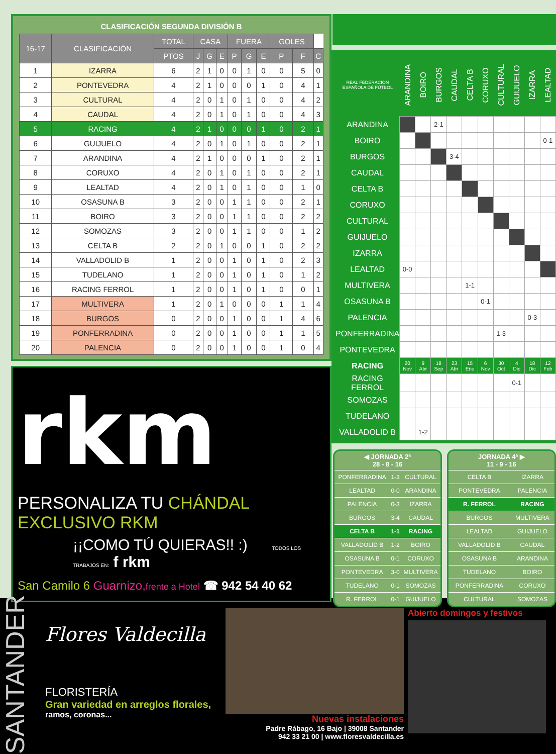CLASIFICACIÓN SEGUNDA DIVISIÓN B
| 16-17 | CLASIFICACIÓN | TOTAL | CASA | | | FUERA | | | GOLES | | |
| --- | --- | --- | --- | --- | --- | --- | --- | --- | --- | --- | --- |
| | | PTOS | J | G | E | P | G | E | P | F | C |
| 1 | IZARRA | 6 | 2 | 1 | 0 | 0 | 1 | 0 | 0 | 5 | 0 |
| 2 | PONTEVEDRA | 4 | 2 | 1 | 0 | 0 | 0 | 1 | 0 | 4 | 1 |
| 3 | CULTURAL | 4 | 2 | 0 | 1 | 0 | 1 | 0 | 0 | 4 | 2 |
| 4 | CAUDAL | 4 | 2 | 0 | 1 | 0 | 1 | 0 | 0 | 4 | 3 |
| 5 | RACING | 4 | 2 | 1 | 0 | 0 | 0 | 1 | 0 | 2 | 1 |
| 6 | GUIJUELO | 4 | 2 | 0 | 1 | 0 | 1 | 0 | 0 | 2 | 1 |
| 7 | ARANDINA | 4 | 2 | 1 | 0 | 0 | 0 | 1 | 0 | 2 | 1 |
| 8 | CORUXO | 4 | 2 | 0 | 1 | 0 | 1 | 0 | 0 | 2 | 1 |
| 9 | LEALTAD | 4 | 2 | 0 | 1 | 0 | 1 | 0 | 0 | 1 | 0 |
| 10 | OSASUNA B | 3 | 2 | 0 | 0 | 1 | 1 | 0 | 0 | 2 | 1 |
| 11 | BOIRO | 3 | 2 | 0 | 0 | 1 | 1 | 0 | 0 | 2 | 2 |
| 12 | SOMOZAS | 3 | 2 | 0 | 0 | 1 | 1 | 0 | 0 | 1 | 2 |
| 13 | CELTA B | 2 | 2 | 0 | 1 | 0 | 0 | 1 | 0 | 2 | 2 |
| 14 | VALLADOLID B | 1 | 2 | 0 | 0 | 1 | 0 | 1 | 0 | 2 | 3 |
| 15 | TUDELANO | 1 | 2 | 0 | 0 | 1 | 0 | 1 | 0 | 1 | 2 |
| 16 | RACING FERROL | 1 | 2 | 0 | 0 | 1 | 0 | 1 | 0 | 0 | 1 |
| 17 | MULTIVERA | 1 | 2 | 0 | 1 | 0 | 0 | 0 | 1 | 1 | 4 |
| 18 | BURGOS | 0 | 2 | 0 | 0 | 1 | 0 | 0 | 1 | 4 | 6 |
| 19 | PONFERRADINA | 0 | 2 | 0 | 0 | 1 | 0 | 0 | 1 | 1 | 5 |
| 20 | PALENCIA | 0 | 2 | 0 | 0 | 1 | 0 | 0 | 1 | 0 | 4 |
rkm
PERSONALIZA TU CHÁNDAL EXCLUSIVO RKM
¡¡COMO TÚ QUIERAS!! :) TODOS LOS TRABAJOS EN: f rkm
San Camilo 6 Guarnizo, frente a Hotel ☎ 942 54 40 62
| REAL FEDERACIÓN ESPAÑOLA DE FÚTBOL | ARANDINA | BOIRO | BURGOS | CAUDAL | CELTA B | CORUXO | CULTURAL | GUIJUELO | IZARRA | LEALTAD |
| ARANDINA | | | 2-1 | | | | | | | |
| BOIRO | | | | | | | | | | 0-1 |
| BURGOS | | | | 3-4 | | | | | | |
| CAUDAL | | | | | | | | | | |
| CELTA B | | | | | | | | | | |
| CORUXO | | | | | | | | | | |
| CULTURAL | | | | | | | | | | |
| GUIJUELO | | | | | | | | | | |
| IZARRA | | | | | | | | | | |
| LEALTAD | 0-0 | | | | | | | | | |
| MULTIVERA | | | | | 1-1 | | | | | |
| OSASUNA B | | | | | | 0-1 | | | | |
| PALENCIA | | | | | | | | | 0-3 | |
| PONFERRADINA | | | | | | | 1-3 | | | |
| PONTEVEDRA | | | | | | | | | | |
| RACING | 20 Nov | 9 Abr | 18 Sep | 23 Abr | 15 Ene | 6 Nov | 30 Oct | 4 Dic | 18 Dic | 12 Feb |
| RACING FERROL | | | | | | | | 0-1 | | |
| SOMOZAS | | | | | | | | | | |
| TUDELANO | | | | | | | | | | |
| VALLADOLID B | | 1-2 | | | | | | | | |
◀ JORNADA 2ª
28 - 8 - 16
| PONFERRADINA | 1-3 | CULTURAL |
| LEALTAD | 0-0 | ARANDINA |
| PALENCIA | 0-3 | IZARRA |
| BURGOS | 3-4 | CAUDAL |
| CELTA B | 1-1 | RACING |
| VALLADOLID B | 1-2 | BOIRO |
| OSASUNA B | 0-1 | CORUXO |
| PONTEVEDRA | 3-0 | MULTIVERA |
| TUDELANO | 0-1 | SOMOZAS |
| R. FERROL | 0-1 | GUIJUELO |
JORNADA 4ª ▶
11 - 9 - 16
| CELTA B | IZARRA |
| PONTEVEDRA | PALENCIA |
| R. FERROL | RACING |
| BURGOS | MULTIVERA |
| LEALTAD | GUIJUELO |
| VALLADOLID B | CAUDAL |
| OSASUNA B | ARANDINA |
| TUDELANO | BOIRO |
| PONFERRADINA | CORUXO |
| CULTURAL | SOMOZAS |
SANTANDER
Flores Valdecilla
FLORISTERÍA
Gran variedad en arreglos florales,
ramos, coronas...
Nuevas instalaciones
Padre Rábago, 16 Bajo | 39008 Santander
942 33 21 00 | www.floresvaldecilla.es
Abierto domingos y festivos